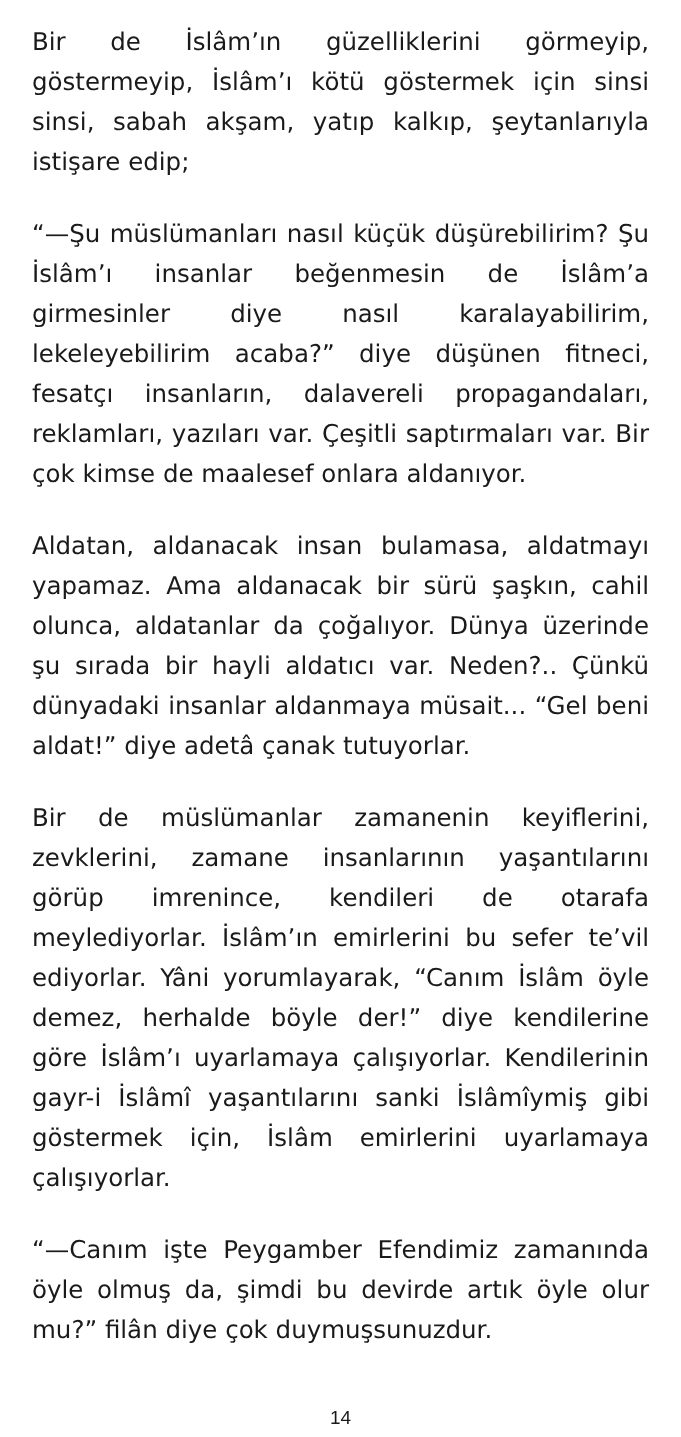Bir de İslâm’ın güzelliklerini görmeyip, göstermeyip, İslâm’ı kötü göstermek için sinsi sinsi, sabah akşam, yatıp kalkıp, şeytanlarıyla istişare edip;
“—Şu müslümanları nasıl küçük düşürebilirim? Şu İslâm’ı insanlar beğenmesin de İslâm’a girmesinler diye nasıl karalayabilirim, lekeleyebilirim acaba?” diye düşünen fitneci, fesatçı insanların, dalavereli propagandaları, reklamları, yazıları var. Çeşitli saptırmaları var. Bir çok kimse de maalesef onlara aldanıyor.
Aldatan, aldanacak insan bulamasa, aldatmayı yapamaz. Ama aldanacak bir sürü şaşkın, cahil olunca, aldatanlar da çoğalıyor. Dünya üzerinde şu sırada bir hayli aldatıcı var. Neden?.. Çünkü dünyadaki insanlar aldanmaya müsait... “Gel beni aldat!” diye adetâ çanak tutuyorlar.
Bir de müslümanlar zamanenin keyiflerini, zevklerini, zamane insanlarının yaşantılarını görüp imrenince, kendileri de otarafa meylediyorlar. İslâm’ın emirlerini bu sefer te’vil ediyorlar. Yâni yorumlayarak, “Canım İslâm öyle demez, herhalde böyle der!” diye kendilerine göre İslâm’ı uyarlamaya çalışıyorlar. Kendilerinin gayr-i İslâmî yaşantılarını sanki İslâmîymiş gibi göstermek için, İslâm emirlerini uyarlamaya çalışıyorlar.
“—Canım işte Peygamber Efendimiz zamanında öyle olmuş da, şimdi bu devirde artık öyle olur mu?” filân diye çok duymuşsunuzdur.
14